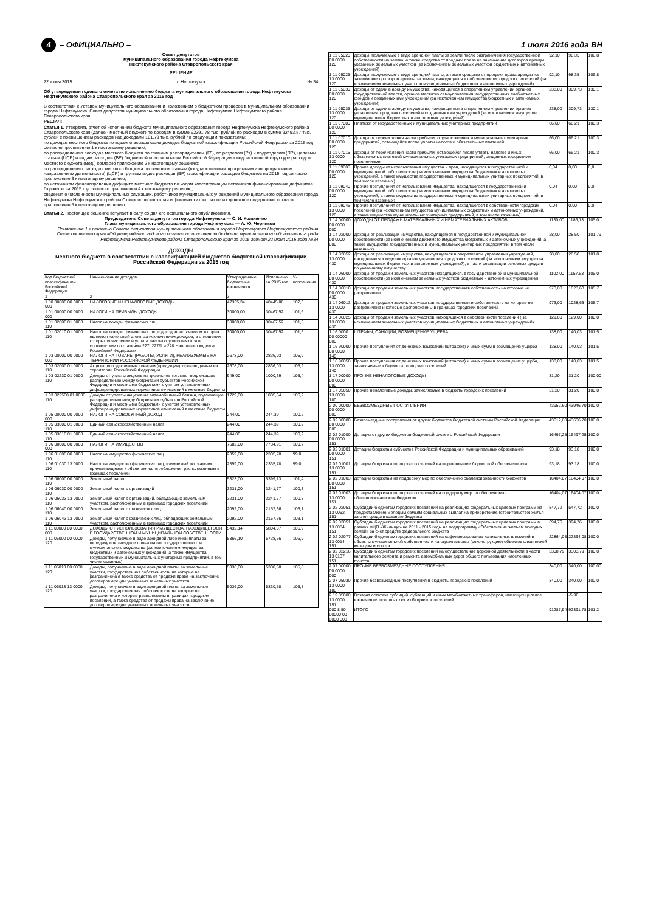4 – ОФИЦИАЛЬНО – 1 июля 2016 года ВН
Совет депутатов
муниципального образования города Нефтекумска
Нефтекумского района Ставропольского края
РЕШЕНИЕ
22 июня 2015 г. г. Нефтекумск № 34
Об утверждении годового отчета по исполнению бюджета муниципального образования города Нефтекумска Нефтекумского района Ставропольского края за 2015 год
В соответствии с Уставом муниципального образования и Положением о бюджетном процессе в муниципальном образовании города Нефтекумска, Совет депутатов муниципального образования города Нефтекумска Нефтекумского района Ставропольского края
РЕШИЛ:
Статья 1. Утвердить отчет об исполнении бюджета муниципального образования города Нефтекумска Нефтекумского района Ставропольского края (далее - местный бюджет) по доходам в сумме 92391,78 тыс. рублей по расходам в сумме 92493,57 тыс. рублей с превышением расходов над доходами 101,79 тыс. рублей по следующим показателям:
по доходам местного бюджета по кодам классификации доходов бюджетной классификации Российской Федерации за 2015 год согласно приложению 1 к настоящему решению;
по распределению расходов местного бюджета по главным распорядителям (ГЛ), по разделам (Рз) и подразделам (ПР), целевым статьям (ЦСР) и видам расходов (ВР) бюджетной классификации Российской Федерации в ведомственной структуре расходов местного бюджета (Вед.) согласно приложению 2 к настоящему решению;
по распределению расходов местного бюджета по целевым статьям (государственным программам и непрограммным направлениям деятельности) (ЦСР) и группам видов расходов (ВР) классификации расходов бюджетов на 2015 год согласно приложению 3 к настоящему решению;
по источникам финансирования дефицита местного бюджета по кодам классификации источников финансирования дефицитов бюджетов за 2015 год согласно приложению 4 к настоящему решению;
сведения о численности муниципальных служащих, работников муниципальных учреждений муниципального образования города Нефтекумска Нефтекумского района Ставропольского края и фактических затрат на их денежное содержание согласно приложению 5 к настоящему решению.
Статья 2. Настоящее решение вступает в силу со дня его официального опубликования.
Председатель Совета депутатов города Нефтекумска — С. И. Кольченко
Глава муниципального образования города Нефтекумска — А. Ю. Черняков
Приложение 1 к решению Совета депутатов муниципального образования города Нефтекумска Нефтекумского района Ставропольского края «Об утверждении годового отчета по исполнению бюджета муниципального образования города Нефтекумска Нефтекумского района Ставропольского края за 2015 год»от 22 июня 2016 года №34
ДОХОДЫ
местного бюджета в соответствии с классификацией бюджетов бюджетной классификации Российской Федерации за 2015 год
| Код бюджетной классификации Российской Федерации | Наименование доходов | Утвержденные бюджетные назначения | Исполнено за 2015 год | % исполнения |
| --- | --- | --- | --- | --- |
| 1 | 2 | 3 | | |
| 1 00 00000 00 0000 000 | НАЛОГОВЫЕ И НЕНАЛОГОВЫЕ ДОХОДЫ | 47335,34 | 48445,08 | 102,3 |
| 1 01 00000 00 0000 000 | НАЛОГИ НА ПРИБЫЛЬ, ДОХОДЫ | 30000,00 | 30467,52 | 101,6 |
| 1 01 02000 01 0000 110 | Налог на доходы физических лиц | 30000,00 | 30467,52 | 101,6 |
| 1 01 02010 01 0000 110 | Налог на доходы физических лиц с доходов, источником которых является налоговый агент, за исключением доходов, в отношении которых исчисление и уплата налога осуществляются в соответствии со статьями 227, 227/1 и 228 Налогового кодекса Российской Федерации | 30000,00 | 30467,52 | 101,6 |
| 1 03 00000 00 0000 000 | НАЛОГИ НА ТОВАРЫ (РАБОТЫ, УСЛУГИ), РЕАЛИЗУЕМЫЕ НА ТЕРРИТОРИИ РОССИЙСКОЙ ФЕДЕРАЦИИ | 2678,00 | 2836,03 | 105,9 |
| 1 03 02000 01 0000 110 | Акцизы по подакцизным товарам (продукции), производимым на территории Российской Федерации | 2678,00 | 2836,03 | 105,9 |
| 1 03 02230 01 0000 110 | Доходы от уплаты акцизов на дизельное топливо, подлежащие распределению между бюджетами субъектов Российской Федерации и местными бюджетами с учетом установленных дифференцированных нормативов отчислений в местные бюджеты | 949,00 | 1000,39 | 105,4 |
| 1 03 022500 01 0000 110 | Доходы от уплаты акцизов на автомобильный бензин, подлежащие распределению между бюджетами субъектов Российской Федерации и местными бюджетами с учетом установленных дифференцированных нормативов отчислений в местные бюджеты | 1729,00 | 1835,64 | 106,2 |
| 1 05 00000 00 0000 000 | НАЛОГИ НА СОВОКУПНЫЙ ДОХОД | 244,00 | 244,39 | 100,2 |
| 1 05 03000 01 0000 110 | Единый сельскохозяйственный налог | 244,00 | 244,39 | 100,2 |
| 1 05 03010 01 0000 110 | Единый сельскохозяйственный налог | 244,00 | 244,39 | 100,2 |
| 1 06 00000 00 0000 000 | НАЛОГИ НА ИМУЩЕСТВО | 7682,00 | 7734,91 | 100,7 |
| 1 06 01000 00 0000 110 | Налог на имущество физических лиц | 2359,00 | 2335,78 | 99,0 |
| 1 06 01030 13 0000 110 | Налог на имущество физических лиц, взимаемый по ставкам применяющимся к объектам налогообложения расположенным в границах поселений | 2359,00 | 2335,78 | 99,0 |
| 1 06 06000 00 0000 110 | Земельный налог | 5323,00 | 5399,13 | 101,4 |
| 1 06 06030 00 0000 110 | Земельный налог с организаций | 3231,00 | 3241,77 | 100,3 |
| 1 06 06033 13 0000 110 | Земельный налог с организаций, обладающих земельным участком, расположенным в границах городских поселений | 3231,00 | 3241,77 | 100,3 |
| 1 06 06040 00 0000 110 | Земельный налог с физических лиц | 2092,00 | 2157,36 | 103,1 |
| 1 06 06043 13 0000 110 | Земельный налог с физических лиц, обладающих земельным участком, расположенным в границах городских поселений | 2092,00 | 2157,36 | 103,1 |
| 1 11 00000 00 0000 000 | ДОХОДЫ ОТ ИСПОЛЬЗОВАНИЯ ИМУЩЕСТВА, НАХОДЯЩЕГОСЯ В ГОСУДАРСТВЕННОЙ И МУНИЦИПАЛЬНОЙ СОБСТВЕННОСТИ | 5432,14 | 5804,87 | 106,9 |
| 1 11 05000 00 0000 120 | Доходы, получаемые в виде арендной либо иной платы за передачу в возмездное пользование государственного и муниципального имущества (за исключением имущества бюджетных и автономных учреждений, а также имущества государственных и муниципальных унитарных предприятий, в том числе казенных) | 5366,10 | 5738,66 | 106,9 |
| 1 11 05010 00 0000 120 | Доходы, получаемые в виде арендной платы за земельные участки, государственная собственность на которые не разграничена а также средства от продажи права на заключение договоров аренды указанных земельных участков | 5036,00 | 5330,58 | 105,8 |
| 1 11 05013 13 0000 120 | Доходы, получаемые в виде арендной платы за земельные участки, государственная собственность на которые не разграничена и которые расположены в границах городских поселений, а также средства от продажи права на заключение договоров аренды указанных земельных участков | 5036,00 | 5330,58 | 105,8 |
| 1 11 05020 00 0000 120 | Доходы, получаемые в виде арендной платы за земли после разграничения государственной собственности на землю, а также средства от продажи права на заключение договоров аренды указанных земельных участков (за исключением земельных участков бюджетных и автономных учреждений) | 92,10 | 98,35 | 106,8 |
| 1 11 05025 13 0000 120 | Доходы, получаемые в виде арендной платы, а также средства от продажи права аренды на заключение договоров аренды за земли, находящиеся в собственности городских поселений (за исключением земельных участков муниципальных бюджетных и автономных учреждений) | 92,10 | 98,35 | 106,8 |
| 1 11 05030 00 0000 120 | Доходы от сдачи в аренду имущества, находящегося в оперативном управлении органов государственной власти, органов местного самоуправления, государственных внебюджетных фондов и созданных ими учреждений (за исключением имущества бюджетных и автономных учреждений) | 238,00 | 309,73 | 130,1 |
| 1 11 05035 13 0000 120 | Доходы от сдачи в аренду имущества, находящегося в оперативном управлении органов управления городских поселений и созданных ими учреждений (за исключением имущества муниципальных бюджетных и автономных учреждений) | 238,00 | 309,73 | 130,1 |
| 1 11 07000 00 0000 120 | Платежи от государственных и муниципальных унитарных предприятий | 66,00 | 66,21 | 100,3 |
| 1 11 07010 00 0000 120 | Доходы от перечисления части прибыли государственных и муниципальных унитарных предприятий, остающейся после уплаты налогов и обязательных платежей | 66,00 | 66,21 | 100,3 |
| 1 11 07015 13 0000 120 | Доходы от перечисления части прибыли, остающейся после уплаты налогов и иных обязательных платежей муниципальных унитарных предприятий, созданных городскими поселениями | 66,00 | 66,21 | 100,3 |
| 1 11 09000 00 0000 120 | Прочие доходы от использования имущества и прав, находящихся в государственной и муниципальной собственности (за исключением имущества бюджетных и автономных учреждений, а также имущества государственных и муниципальных унитарных предприятий, в том числе казенных) | 0,04 | 0,00 | 0,0 |
| 1 11 09040 00 0000 120 | Прочие поступления от использования имущества, находящегося в государственной и муниципальной собственности (за исключением имущества бюджетных и автономных учреждений, а также имущества государственных и муниципальных унитарных предприятий, в том числе казенных) | 0,04 | 0,00 | 0,0 |
| 1 11 09045 13 0000 120 | Прочие поступления от использования имущества, находящегося в собственности городских поселений (за исключением имущества муниципальных бюджетных и автономных учреждений, а также имущества муниципальных унитарных предприятий, в том числе казенных) | 0,04 | 0,00 | 0,0 |
| 1 14 00000 00 0000 000 | ДОХОДЫ ОТ ПРОДАЖИ МАТЕРИАЛЬНЫХ И НЕМАТЕРИАЛЬНЫХ АКТИВОВ | 1130,00 | 1186,13 | 105,0 |
| 1 14 02000 00 0000 000 | Доходы от реализации имущества, находящегося в государственной и муниципальной собственности (за исключением движимого имущества бюджетных и автономных учреждений, а также имущества государственных и муниципальных унитарных предприятий, в том числе казенных) | 28,00 | 28,50 | 101,79 |
| 1 14 02052 13 0000 430 | Доходы от реализации имущества, находящегося в оперативном управлении учреждений, находящихся в ведении органов управления городских поселений (за исключением имущества муниципальных бюджетных и автономных учреждений), в части реализации основных средств по указанному имуществу | 28,00 | 28,50 | 101,8 |
| 1 14 06000 00 0000 430 | Доходы от продажи земельных участков находящихся, в госу-дарственной и муниципальной собственности (за исключением земельных участков бюджетных и автономных учреждений) | 1102,00 | 1157,63 | 105,0 |
| 1 14 06010 00 0000 430 | Доходы от продажи земельных участков, государственная собственность на которые не разграничена | 973,00 | 1028,63 | 105,7 |
| 1 14 06013 13 0000 430 | Доходы от продажи земельных участков, государственная и собственность на которые не разграничена и которые расположенны в границах городских поселений | 973,00 | 1028,63 | 105,7 |
| 1 14 06025 13 0000 430 | Доходы от продажи земельных участков, находящихся в собственности поселений ( за исключением земельных участков муниципальных бюджетных и автономных учреждений) | 129,00 | 129,00 | 100,0 |
| 1 16 0000 00 00000 000 | ШТРАФЫ, САНКЦИИ, ВОЗМЕЩЕНИЕ УЩЕРБА | 138,00 | 140,03 | 101,5 |
| 1 16 90000 00 0000 140 | Прочие поступления от денежных взысканий (штрафов) и иных сумм в возмещение ущерба | 138,00 | 140,03 | 101,5 |
| 1 16 90050 13 0000 140 | Прочие поступления от денежных взысканий (штрафов) и иных сумм в возмещение ущерба, зачисляемые в бюджеты городских поселений | 138,00 | 140,03 | 101,5 |
| 1 17 00000 00 0000 000 | ПРОЧИЕ НЕНАЛОГОВЫЕ ДОХОДЫ | 31,20 | 31,20 | 100,00 |
| 1 17 05050 13 0000 180 | Прочие неналоговые доходы, зачисляемые в бюджеты городских поселений | 31,20 | 31,20 | 100,0 |
| 2 00 00000 00 0000 000 | БЕЗВОЗМЕЗДНЫЕ ПОСТУПЛЕНИЯ | 43952,60 | 43946,70 | 100,0 |
| 2 02 00000 00 0000 000 | Безвозмездные поступления от других бюджетов бюджетной системы Российской Федерации | 43612,60 | 43606,70 | 100,0 |
| 2 02 01000 00 0000 151 | Дотации от других бюджетов бюджетной системы Российской Федерации | 16497,25 | 16497,25 | 100,0 |
| 2 02 01001 00 0000 151 | Дотации бюджетам субъектов Российской Федерации и муниципальных образований | 93,18 | 93,18 | 100,0 |
| 2 02 01001 13 0000 151 | Дотации бюджетам городских поселений на выравнивание бюджетной обеспеченности | 93,18 | 93,18 | 100,0 |
| 2 02 01003 00 0000 151 | Дотации бюджетам на поддержку мер по обеспечению сбалансированности бюджетов | 16404,07 | 16404,07 | 100,0 |
| 2 02 01003 13 0000 151 | Дотации бюджетам городских поселений на поддержку мер по обеспечению сбалансированности бюджетов | 16404,07 | 16404,07 | 100,0 |
| 2 02 02051 13 0062 151 | Субсидии бюджетам городских поселений на реализацию федеральных целевых программ на предоставление молодым семьям социальных выплат на приобретение (строительство) жилья за счет средств краевого бюджета | 547,72 | 547,72 | 100,0 |
| 2 02 02051 13 0084 151 | Субсидии бюджетам городских поселений на реализацию федеральных целевых программ в рамках ФЦП «Жилище» на 2011 - 2015 годы на подпрограмму «Обеспечение жильем молодых семей» за счет средств федерального бюджета | 394,76 | 394,76 | 100,0 |
| 2 02 02077 13 0014 151 | Субсидии бюджетам городских поселений на софинансирование капитальных вложений в объекты муниципальной собственности на строительство (реконструкцию) объектов физической культуры и спорта | 22864,08 | 22864,08 | 100,0 |
| 2 02 02216 13 0137 151 | Субсидии бюджетам городских поселений на осуществление дорожной деятельности в части капитального ремонта и ремонта автомобильных дорог общего пользования населенных пунктов | 3308,79 | 3308,79 | 100,0 |
| 2 07 00000 00 0000 000 | ПРОЧИЕ БЕЗВОЗМЕЗДНЫЕ ПОСТУПЛЕНИЯ | 340,00 | 340,00 | 100,00 |
| 2 07 05030 13 0000 180 | Прочие безвозмездные поступления в бюджеты городских поселений | 340,00 | 340,00 | 100,0 |
| 2 19 05000 13 0000 151 | Возврат остатков субсидий, субвенций и иных межбюджетных трансферов, имеющих целевое назначение, прошлых лет из бюджетов поселений | | -5,90 | |
| 000 8 50 00000 00 0000 000 | ИТОГО | 91287,94 | 92391,78 | 101,2 |